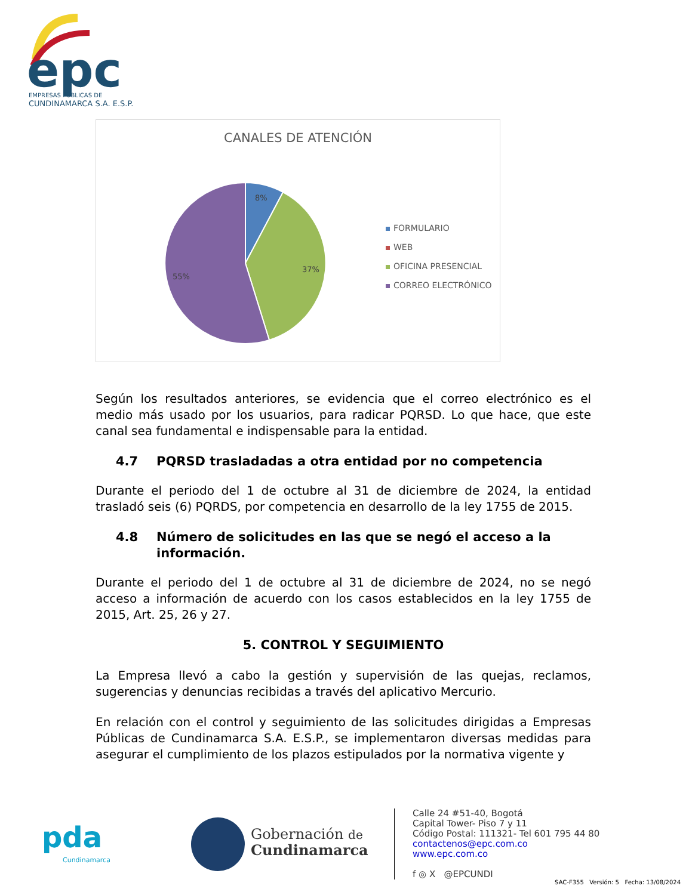epc
EMPRESAS PÚBLICAS DE
CUNDINAMARCA S.A. E.S.P.
CANALES DE ATENCIÓN
8%
37%
55%
FORMULARIO
WEB
OFICINA PRESENCIAL
CORREO ELECTRÓNICO
Según los resultados anteriores, se evidencia que el correo electrónico es el medio más usado por los usuarios, para radicar PQRSD. Lo que hace, que este canal sea fundamental e indispensable para la entidad.
4.7 PQRSD trasladadas a otra entidad por no competencia
Durante el periodo del 1 de octubre al 31 de diciembre de 2024, la entidad trasladó seis (6) PQRDS, por competencia en desarrollo de la ley 1755 de 2015.
4.8 Número de solicitudes en las que se negó el acceso a la información.
Durante el periodo del 1 de octubre al 31 de diciembre de 2024, no se negó acceso a información de acuerdo con los casos establecidos en la ley 1755 de 2015, Art. 25, 26 y 27.
5. CONTROL Y SEGUIMIENTO
La Empresa llevó a cabo la gestión y supervisión de las quejas, reclamos, sugerencias y denuncias recibidas a través del aplicativo Mercurio.
En relación con el control y seguimiento de las solicitudes dirigidas a Empresas Públicas de Cundinamarca S.A. E.S.P., se implementaron diversas medidas para asegurar el cumplimiento de los plazos estipulados por la normativa vigente y
pda
Cundinamarca
Gobernación de
Cundinamarca
Calle 24 #51-40, Bogotá
Capital Tower- Piso 7 y 11
Código Postal: 111321- Tel 601 795 44 80
contactenos@epc.com.co
www.epc.com.co
f ◎ X @EPCUNDI
SAC-F355 Versión: 5 Fecha: 13/08/2024